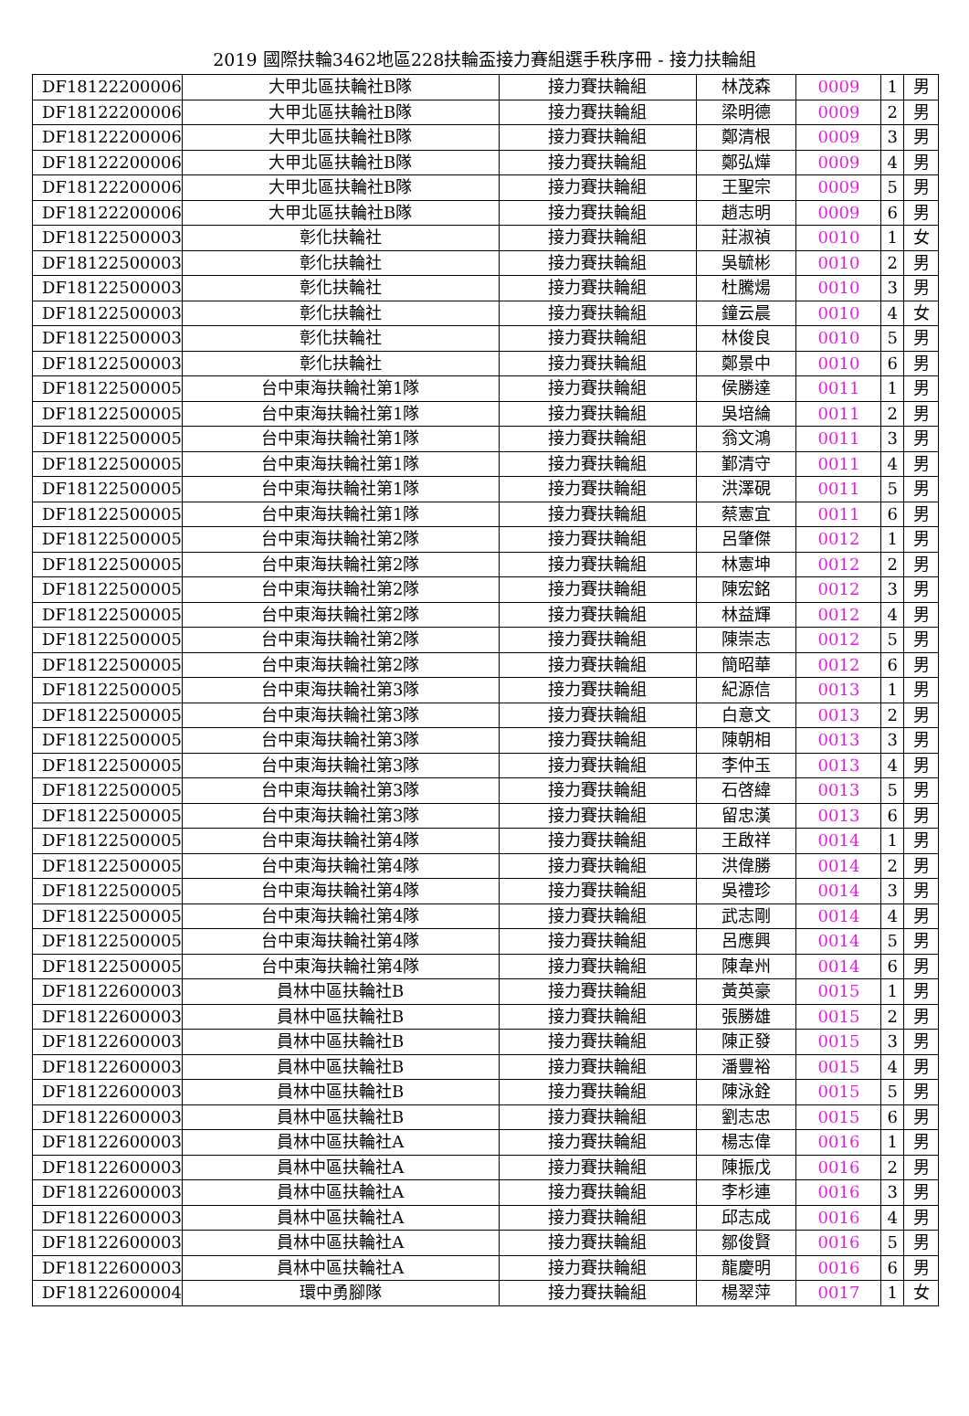2019 國際扶輪3462地區228扶輪盃接力賽組選手秩序冊 - 接力扶輪組
| DF18122200006 | 大甲北區扶輪社B隊 | 接力賽扶輪組 | 林茂森 | 0009 | 1 | 男 |
| DF18122200006 | 大甲北區扶輪社B隊 | 接力賽扶輪組 | 梁明德 | 0009 | 2 | 男 |
| DF18122200006 | 大甲北區扶輪社B隊 | 接力賽扶輪組 | 鄭清根 | 0009 | 3 | 男 |
| DF18122200006 | 大甲北區扶輪社B隊 | 接力賽扶輪組 | 鄭弘燁 | 0009 | 4 | 男 |
| DF18122200006 | 大甲北區扶輪社B隊 | 接力賽扶輪組 | 王聖宗 | 0009 | 5 | 男 |
| DF18122200006 | 大甲北區扶輪社B隊 | 接力賽扶輪組 | 趙志明 | 0009 | 6 | 男 |
| DF18122500003 | 彰化扶輪社 | 接力賽扶輪組 | 莊淑禎 | 0010 | 1 | 女 |
| DF18122500003 | 彰化扶輪社 | 接力賽扶輪組 | 吳毓彬 | 0010 | 2 | 男 |
| DF18122500003 | 彰化扶輪社 | 接力賽扶輪組 | 杜騰煬 | 0010 | 3 | 男 |
| DF18122500003 | 彰化扶輪社 | 接力賽扶輪組 | 鐘云晨 | 0010 | 4 | 女 |
| DF18122500003 | 彰化扶輪社 | 接力賽扶輪組 | 林俊良 | 0010 | 5 | 男 |
| DF18122500003 | 彰化扶輪社 | 接力賽扶輪組 | 鄭景中 | 0010 | 6 | 男 |
| DF18122500005 | 台中東海扶輪社第1隊 | 接力賽扶輪組 | 侯勝達 | 0011 | 1 | 男 |
| DF18122500005 | 台中東海扶輪社第1隊 | 接力賽扶輪組 | 吳培綸 | 0011 | 2 | 男 |
| DF18122500005 | 台中東海扶輪社第1隊 | 接力賽扶輪組 | 翁文鴻 | 0011 | 3 | 男 |
| DF18122500005 | 台中東海扶輪社第1隊 | 接力賽扶輪組 | 鄞清守 | 0011 | 4 | 男 |
| DF18122500005 | 台中東海扶輪社第1隊 | 接力賽扶輪組 | 洪澤硯 | 0011 | 5 | 男 |
| DF18122500005 | 台中東海扶輪社第1隊 | 接力賽扶輪組 | 蔡憲宜 | 0011 | 6 | 男 |
| DF18122500005 | 台中東海扶輪社第2隊 | 接力賽扶輪組 | 呂肇傑 | 0012 | 1 | 男 |
| DF18122500005 | 台中東海扶輪社第2隊 | 接力賽扶輪組 | 林憲坤 | 0012 | 2 | 男 |
| DF18122500005 | 台中東海扶輪社第2隊 | 接力賽扶輪組 | 陳宏銘 | 0012 | 3 | 男 |
| DF18122500005 | 台中東海扶輪社第2隊 | 接力賽扶輪組 | 林益輝 | 0012 | 4 | 男 |
| DF18122500005 | 台中東海扶輪社第2隊 | 接力賽扶輪組 | 陳崇志 | 0012 | 5 | 男 |
| DF18122500005 | 台中東海扶輪社第2隊 | 接力賽扶輪組 | 簡昭華 | 0012 | 6 | 男 |
| DF18122500005 | 台中東海扶輪社第3隊 | 接力賽扶輪組 | 紀源信 | 0013 | 1 | 男 |
| DF18122500005 | 台中東海扶輪社第3隊 | 接力賽扶輪組 | 白意文 | 0013 | 2 | 男 |
| DF18122500005 | 台中東海扶輪社第3隊 | 接力賽扶輪組 | 陳朝相 | 0013 | 3 | 男 |
| DF18122500005 | 台中東海扶輪社第3隊 | 接力賽扶輪組 | 李仲玉 | 0013 | 4 | 男 |
| DF18122500005 | 台中東海扶輪社第3隊 | 接力賽扶輪組 | 石啓緯 | 0013 | 5 | 男 |
| DF18122500005 | 台中東海扶輪社第3隊 | 接力賽扶輪組 | 留忠漢 | 0013 | 6 | 男 |
| DF18122500005 | 台中東海扶輪社第4隊 | 接力賽扶輪組 | 王啟祥 | 0014 | 1 | 男 |
| DF18122500005 | 台中東海扶輪社第4隊 | 接力賽扶輪組 | 洪偉勝 | 0014 | 2 | 男 |
| DF18122500005 | 台中東海扶輪社第4隊 | 接力賽扶輪組 | 吳禮珍 | 0014 | 3 | 男 |
| DF18122500005 | 台中東海扶輪社第4隊 | 接力賽扶輪組 | 武志剛 | 0014 | 4 | 男 |
| DF18122500005 | 台中東海扶輪社第4隊 | 接力賽扶輪組 | 呂應興 | 0014 | 5 | 男 |
| DF18122500005 | 台中東海扶輪社第4隊 | 接力賽扶輪組 | 陳韋州 | 0014 | 6 | 男 |
| DF18122600003 | 員林中區扶輪社B | 接力賽扶輪組 | 黃英豪 | 0015 | 1 | 男 |
| DF18122600003 | 員林中區扶輪社B | 接力賽扶輪組 | 張勝雄 | 0015 | 2 | 男 |
| DF18122600003 | 員林中區扶輪社B | 接力賽扶輪組 | 陳正發 | 0015 | 3 | 男 |
| DF18122600003 | 員林中區扶輪社B | 接力賽扶輪組 | 潘豐裕 | 0015 | 4 | 男 |
| DF18122600003 | 員林中區扶輪社B | 接力賽扶輪組 | 陳泳銓 | 0015 | 5 | 男 |
| DF18122600003 | 員林中區扶輪社B | 接力賽扶輪組 | 劉志忠 | 0015 | 6 | 男 |
| DF18122600003 | 員林中區扶輪社A | 接力賽扶輪組 | 楊志偉 | 0016 | 1 | 男 |
| DF18122600003 | 員林中區扶輪社A | 接力賽扶輪組 | 陳振戊 | 0016 | 2 | 男 |
| DF18122600003 | 員林中區扶輪社A | 接力賽扶輪組 | 李杉連 | 0016 | 3 | 男 |
| DF18122600003 | 員林中區扶輪社A | 接力賽扶輪組 | 邱志成 | 0016 | 4 | 男 |
| DF18122600003 | 員林中區扶輪社A | 接力賽扶輪組 | 鄒俊賢 | 0016 | 5 | 男 |
| DF18122600003 | 員林中區扶輪社A | 接力賽扶輪組 | 龍慶明 | 0016 | 6 | 男 |
| DF18122600004 | 環中勇腳隊 | 接力賽扶輪組 | 楊翠萍 | 0017 | 1 | 女 |